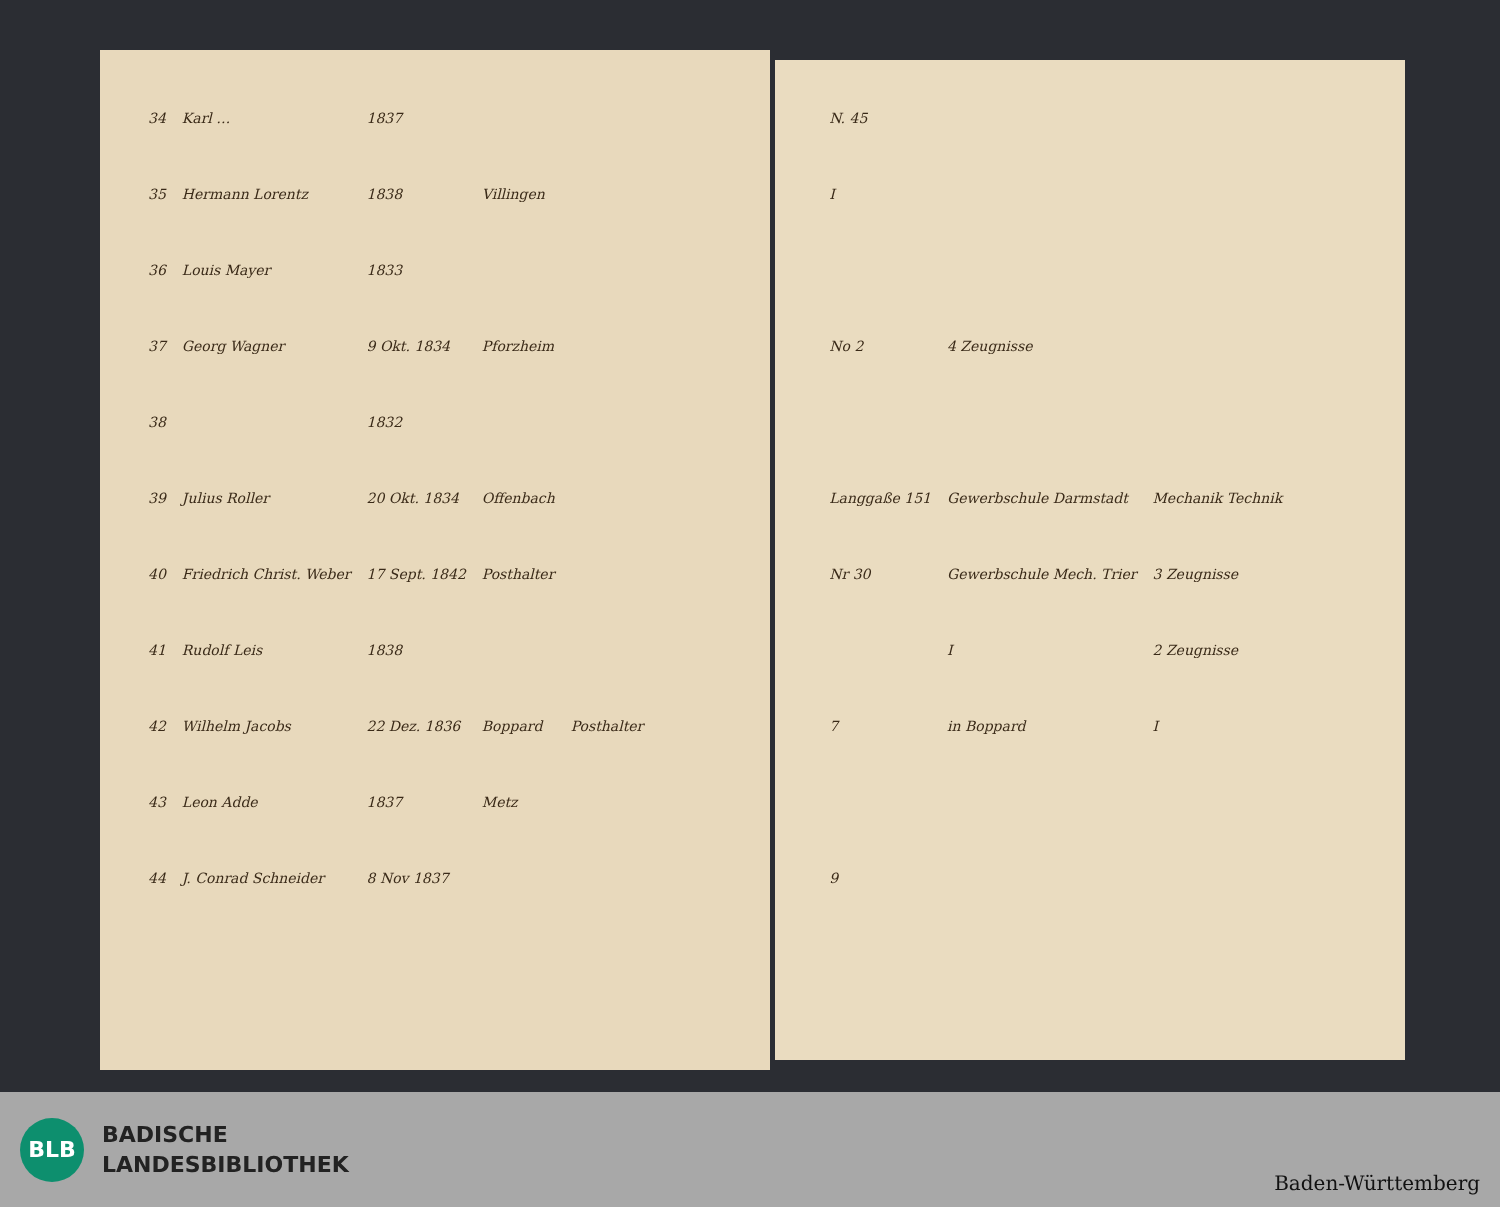| 34 | Karl … | 1837 | | |
| 35 | Hermann Lorentz | 1838 | Villingen | |
| 36 | Louis Mayer | 1833 | | |
| 37 | Georg Wagner | 9 Okt. 1834 | Pforzheim | |
| 38 | | 1832 | | |
| 39 | Julius Roller | 20 Okt. 1834 | Offenbach | |
| 40 | Friedrich Christ. Weber | 17 Sept. 1842 | Posthalter | |
| 41 | Rudolf Leis | 1838 | | |
| 42 | Wilhelm Jacobs | 22 Dez. 1836 | Boppard | Posthalter |
| 43 | Leon Adde | 1837 | Metz | |
| 44 | J. Conrad Schneider | 8 Nov 1837 | | |
| N. 45 | | |
| I | | |
| No 2 | 4 Zeugnisse | |
| Langgaße 151 | Gewerbschule Darmstadt | Mechanik Technik |
| Nr 30 | Gewerbschule Mech. Trier | 3 Zeugnisse |
| | I | 2 Zeugnisse |
| 7 | in Boppard | I |
| 9 | | |
BLB
BADISCHE
LANDESBIBLIOTHEK
Baden-Württemberg